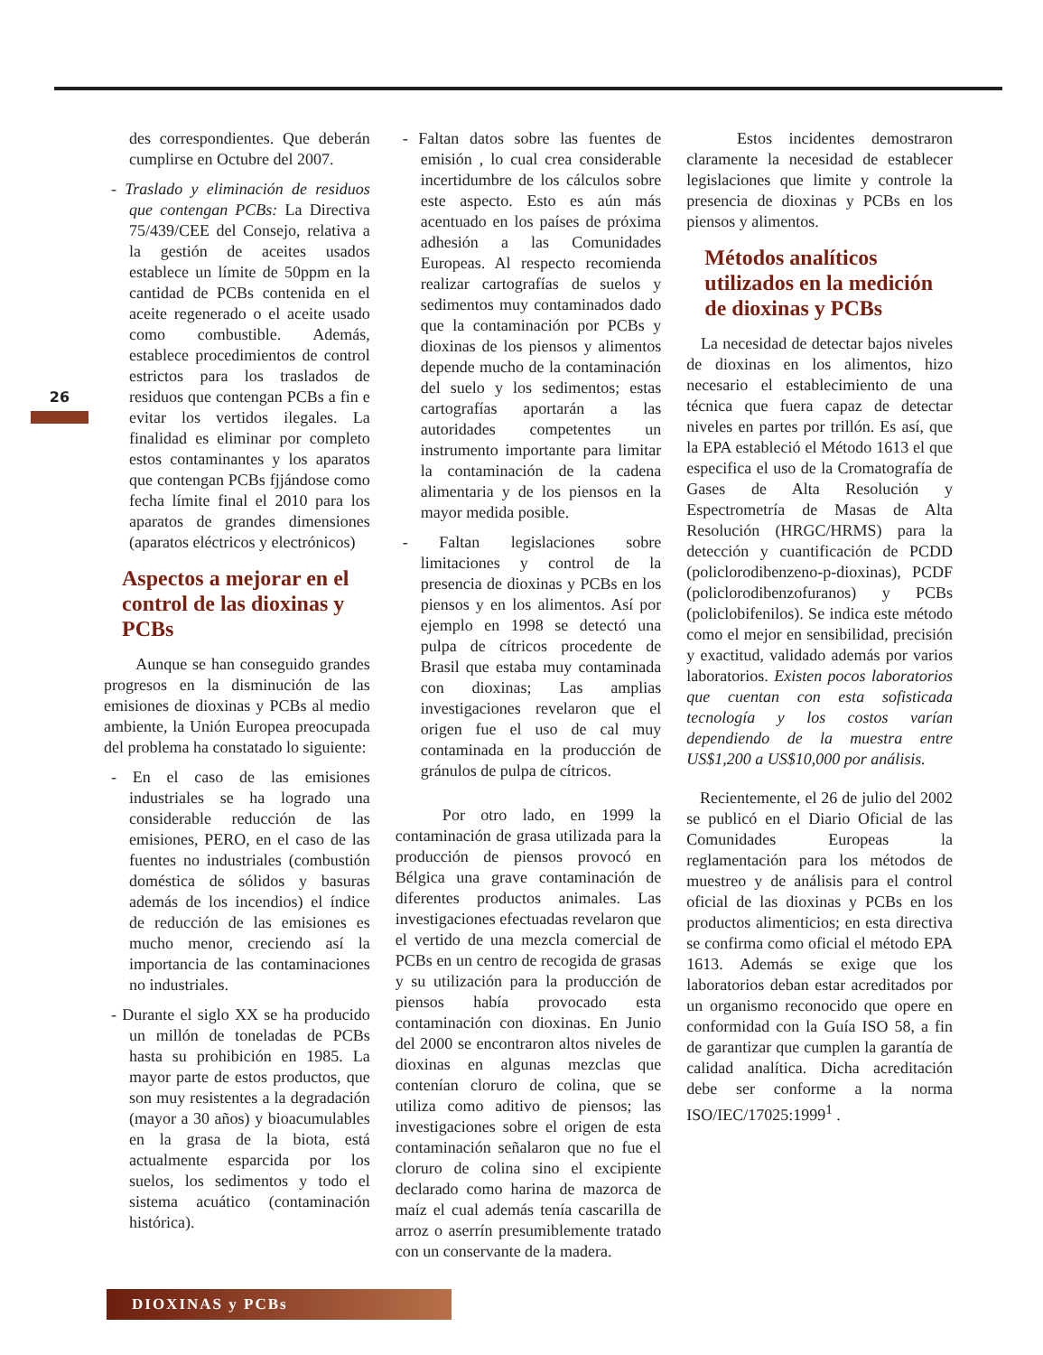26
des correspondientes. Que deberán cumplirse en Octubre del 2007.
- Traslado y eliminación de residuos que contengan PCBs: La Directiva 75/439/CEE del Consejo, relativa a la gestión de aceites usados establece un límite de 50ppm en la cantidad de PCBs contenida en el aceite regenerado o el aceite usado como combustible. Además, establece procedimientos de control estrictos para los traslados de residuos que contengan PCBs a fin e evitar los vertidos ilegales. La finalidad es eliminar por completo estos contaminantes y los aparatos que contengan PCBs fjjándose como fecha límite final el 2010 para los aparatos de grandes dimensiones (aparatos eléctricos y electrónicos)
Aspectos a mejorar en el control de las dioxinas y PCBs
Aunque se han conseguido grandes progresos en la disminución de las emisiones de dioxinas y PCBs al medio ambiente, la Unión Europea preocupada del problema ha constatado lo siguiente:
- En el caso de las emisiones industriales se ha logrado una considerable reducción de las emisiones, PERO, en el caso de las fuentes no industriales (combustión doméstica de sólidos y basuras además de los incendios) el índice de reducción de las emisiones es mucho menor, creciendo así la importancia de las contaminaciones no industriales.
- Durante el siglo XX se ha producido un millón de toneladas de PCBs hasta su prohibición en 1985. La mayor parte de estos productos, que son muy resistentes a la degradación (mayor a 30 años) y bioacumulables en la grasa de la biota, está actualmente esparcida por los suelos, los sedimentos y todo el sistema acuático (contaminación histórica).
- Faltan datos sobre las fuentes de emisión , lo cual crea considerable incertidumbre de los cálculos sobre este aspecto. Esto es aún más acentuado en los países de próxima adhesión a las Comunidades Europeas. Al respecto recomienda realizar cartografías de suelos y sedimentos muy contaminados dado que la contaminación por PCBs y dioxinas de los piensos y alimentos depende mucho de la contaminación del suelo y los sedimentos; estas cartografías aportarán a las autoridades competentes un instrumento importante para limitar la contaminación de la cadena alimentaria y de los piensos en la mayor medida posible.
- Faltan legislaciones sobre limitaciones y control de la presencia de dioxinas y PCBs en los piensos y en los alimentos. Así por ejemplo en 1998 se detectó una pulpa de cítricos procedente de Brasil que estaba muy contaminada con dioxinas; Las amplias investigaciones revelaron que el origen fue el uso de cal muy contaminada en la producción de gránulos de pulpa de cítricos.
Por otro lado, en 1999 la contaminación de grasa utilizada para la producción de piensos provocó en Bélgica una grave contaminación de diferentes productos animales. Las investigaciones efectuadas revelaron que el vertido de una mezcla comercial de PCBs en un centro de recogida de grasas y su utilización para la producción de piensos había provocado esta contaminación con dioxinas. En Junio del 2000 se encontraron altos niveles de dioxinas en algunas mezclas que contenían cloruro de colina, que se utiliza como aditivo de piensos; las investigaciones sobre el origen de esta contaminación señalaron que no fue el cloruro de colina sino el excipiente declarado como harina de mazorca de maíz el cual además tenía cascarilla de arroz o aserrín presumiblemente tratado con un conservante de la madera.
Estos incidentes demostraron claramente la necesidad de establecer legislaciones que limite y controle la presencia de dioxinas y PCBs en los piensos y alimentos.
Métodos analíticos utilizados en la medición de dioxinas y PCBs
La necesidad de detectar bajos niveles de dioxinas en los alimentos, hizo necesario el establecimiento de una técnica que fuera capaz de detectar niveles en partes por trillón. Es así, que la EPA estableció el Método 1613 el que especifica el uso de la Cromatografía de Gases de Alta Resolución y Espectrometría de Masas de Alta Resolución (HRGC/HRMS) para la detección y cuantificación de PCDD (policlorodibenzeno-p-dioxinas), PCDF (policlorodibenzofuranos) y PCBs (policlobifenilos). Se indica este método como el mejor en sensibilidad, precisión y exactitud, validado además por varios laboratorios. Existen pocos laboratorios que cuentan con esta sofisticada tecnología y los costos varían dependiendo de la muestra entre US$1,200 a US$10,000 por análisis.
Recientemente, el 26 de julio del 2002 se publicó en el Diario Oficial de las Comunidades Europeas la reglamentación para los métodos de muestreo y de análisis para el control oficial de las dioxinas y PCBs en los productos alimenticios; en esta directiva se confirma como oficial el método EPA 1613. Además se exige que los laboratorios deban estar acreditados por un organismo reconocido que opere en conformidad con la Guía ISO 58, a fin de garantizar que cumplen la garantía de calidad analítica. Dicha acreditación debe ser conforme a la norma ISO/IEC/17025:1999<sup>1</sup> .
DIOXINAS y PCBs